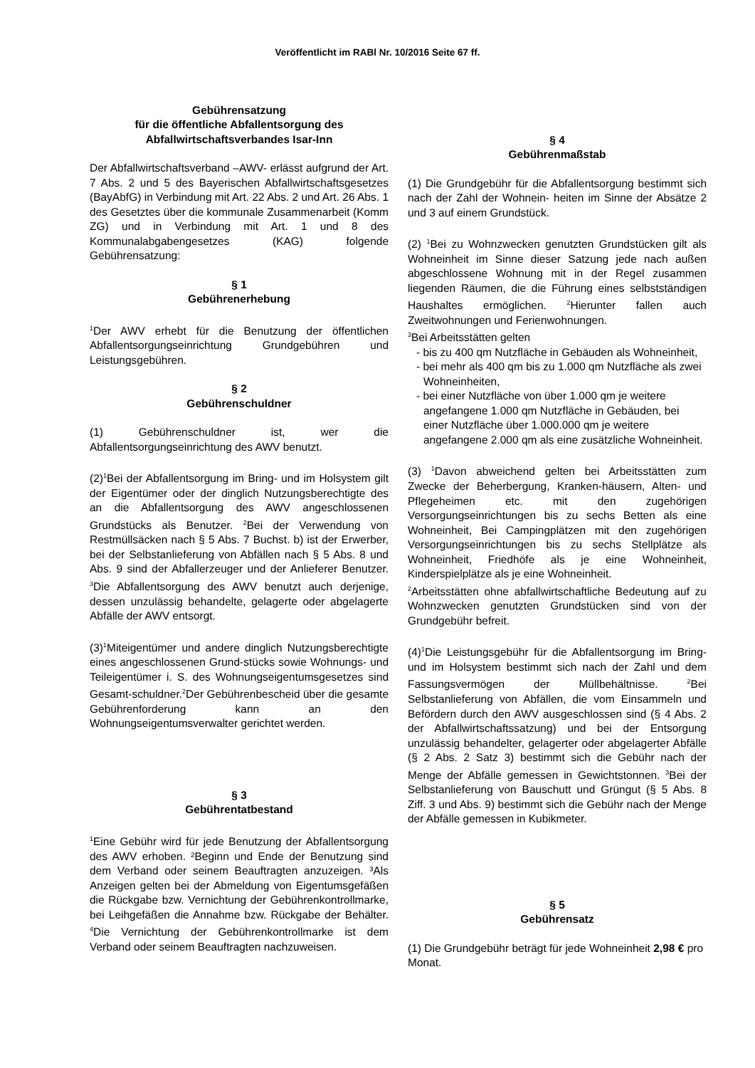Veröffentlicht im RABl Nr. 10/2016 Seite 67 ff.
Gebührensatzung
für die öffentliche Abfallentsorgung des
Abfallwirtschaftsverbandes Isar-Inn
Der Abfallwirtschaftsverband –AWV- erlässt aufgrund der Art. 7 Abs. 2 und 5 des Bayerischen Abfallwirtschaftsgesetzes (BayAbfG) in Verbindung mit Art. 22 Abs. 2 und Art. 26 Abs. 1 des Gesetztes über die kommunale Zusammenarbeit (Komm ZG) und in Verbindung mit Art. 1 und 8 des Kommunalabgabengesetzes (KAG) folgende Gebührensatzung:
§ 1
Gebührenerhebung
<sup>1</sup> Der AWV erhebt für die Benutzung der öffentlichen Abfallentsorgungseinrichtung Grundgebühren und Leistungsgebühren.
§ 2
Gebührenschuldner
(1) Gebührenschuldner ist, wer die Abfallentsorgungseinrichtung des AWV benutzt.
(2)<sup>1</sup>Bei der Abfallentsorgung im Bring- und im Holsystem gilt der Eigentümer oder der dinglich Nutzungsberechtigte des an die Abfallentsorgung des AWV angeschlossenen Grundstücks als Benutzer. <sup>2</sup>Bei der Verwendung von Restmüllsäcken nach § 5 Abs. 7 Buchst. b) ist der Erwerber, bei der Selbstanlieferung von Abfällen nach § 5 Abs. 8 und Abs. 9 sind der Abfallerzeuger und der Anlieferer Benutzer. <sup>3</sup>Die Abfallentsorgung des AWV benutzt auch derjenige, dessen unzulässig behandelte, gelagerte oder abgelagerte Abfälle der AWV entsorgt.
(3)<sup>1</sup>Miteigentümer und andere dinglich Nutzungsberechtigte eines angeschlossenen Grund-stücks sowie Wohnungs- und Teileigentümer i. S. des Wohnungseigentumsgesetzes sind Gesamt-schuldner.<sup>2</sup>Der Gebührenbescheid über die gesamte Gebührenforderung kann an den Wohnungseigentumsverwalter gerichtet werden.
§ 3
Gebührentatbestand
<sup>1</sup> Eine Gebühr wird für jede Benutzung der Abfallentsorgung des AWV erhoben. ²Beginn und Ende der Benutzung sind dem Verband oder seinem Beauftragten anzuzeigen. ³Als Anzeigen gelten bei der Abmeldung von Eigentumsgefäßen die Rückgabe bzw. Vernichtung der Gebührenkontrollmarke, bei Leihgefäßen die Annahme bzw. Rückgabe der Behälter. <sup>4</sup>Die Vernichtung der Gebührenkontrollmarke ist dem Verband oder seinem Beauftragten nachzuweisen.
§ 4
Gebührenmaßstab
(1) Die Grundgebühr für die Abfallentsorgung bestimmt sich nach der Zahl der Wohnein- heiten im Sinne der Absätze 2 und 3 auf einem Grundstück.
(2) <sup>1</sup>Bei zu Wohnzwecken genutzten Grundstücken gilt als Wohneinheit im Sinne dieser Satzung jede nach außen abgeschlossene Wohnung mit in der Regel zusammen liegenden Räumen, die die Führung eines selbstständigen Haushaltes ermöglichen. <sup>2</sup>Hierunter fallen auch Zweitwohnungen und Ferienwohnungen.
<sup>3</sup> Bei Arbeitsstätten gelten
- bis zu 400 qm Nutzfläche in Gebäuden als Wohneinheit,
- bei mehr als 400 qm bis zu 1.000 qm Nutzfläche als zwei Wohneinheiten,
- bei einer Nutzfläche von über 1.000 qm je weitere angefangene 1.000 qm Nutzfläche in Gebäuden, bei einer Nutzfläche über 1.000.000 qm je weitere angefangene 2.000 qm als eine zusätzliche Wohneinheit.
(3) <sup>1</sup>Davon abweichend gelten bei Arbeitsstätten zum Zwecke der Beherbergung, Kranken-häusern, Alten- und Pflegeheimen etc. mit den zugehörigen Versorgungseinrichtungen bis zu sechs Betten als eine Wohneinheit, Bei Campingplätzen mit den zugehörigen Versorgungseinrichtungen bis zu sechs Stellplätze als Wohneinheit, Friedhöfe als je eine Wohneinheit, Kinderspielplätze als je eine Wohneinheit.
<sup>2</sup> Arbeitsstätten ohne abfallwirtschaftliche Bedeutung auf zu Wohnzwecken genutzten Grundstücken sind von der Grundgebühr befreit.
(4)<sup>1</sup>Die Leistungsgebühr für die Abfallentsorgung im Bring- und im Holsystem bestimmt sich nach der Zahl und dem Fassungsvermögen der Müllbehältnisse. <sup>2</sup>Bei Selbstanlieferung von Abfällen, die vom Einsammeln und Befördern durch den AWV ausgeschlossen sind (§ 4 Abs. 2 der Abfallwirtschaftssatzung) und bei der Entsorgung unzulässig behandelter, gelagerter oder abgelagerter Abfälle (§ 2 Abs. 2 Satz 3) bestimmt sich die Gebühr nach der Menge der Abfälle gemessen in Gewichtstonnen. <sup>3</sup>Bei der Selbstanlieferung von Bauschutt und Grüngut (§ 5 Abs. 8 Ziff. 3 und Abs. 9) bestimmt sich die Gebühr nach der Menge der Abfälle gemessen in Kubikmeter.
§ 5
Gebührensatz
(1) Die Grundgebühr beträgt für jede Wohneinheit 2,98 € pro Monat.